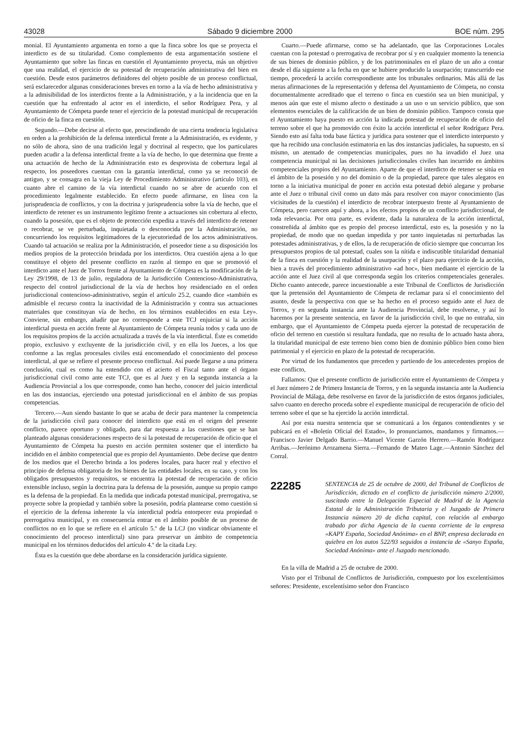43028 Sábado 9 diciembre 2000 BOE núm. 295
monial. El Ayuntamiento argumenta en torno a que la finca sobre los que se proyecta el interdicto es de su titularidad. Como complemento de esta argumentación sostiene el Ayuntamiento que sobre las fincas en cuestión el Ayuntamiento proyecta, más un objetivo que una realidad, el ejercicio de su potestad de recuperación administrativa del bien en cuestión. Desde estos parámetros definidores del objeto posible de un proceso conflictual, será esclarecedor algunas consideraciones breves en torno a la vía de hecho administrativa y a la admisibilidad de los interdictos frente a la Administración, y a la incidencia que en la cuestión que ha enfrentado al actor en el interdicto, el señor Rodríguez Pera, y al Ayuntamiento de Cómpeta puede tener el ejercicio de la potestad municipal de recuperación de oficio de la finca en cuestión.
Segundo.—Debe decirse al efecto que, prescindiendo de una cierta tendencia legislativa en orden a la prohibición de la defensa interdictal frente a la Administración, es evidente, y no sólo de ahora, sino de una tradición legal y doctrinal al respecto, que los particulares pueden acudir a la defensa interdictal frente a la vía de hecho, lo que determina que frente a una actuación de hecho de la Administración esto es desprovista de cobertura legal al respecto, los poseedores cuentan con la garantía interdictal, como ya se reconoció de antiguo, y se consagra en la vieja Ley de Procedimiento Administrativo (artículo 103), en cuanto abre el camino de la vía interdictal cuando no se abre de acuerdo con el procedimiento legalmente establecido. En efecto puede afirmarse, en línea con la jurisprudencia de conflictos, y con la doctrina y jurisprudencia sobre la vía de hecho, que el interdicto de retener es un instrumento legítimo frente a actuaciones sin cobertura al efecto, cuando la posesión, que es el objeto de protección expedita a través del interdicto de retener o recobrar, se ve perturbada, inquietada o desconocida por la Administración, no concurriendo los requisitos legitimadores de la ejecutoriedad de los actos administrativos. Cuando tal actuación se realiza por la Administración, el poseedor tiene a su disposición los medios propios de la protección brindada por los interdictos. Otra cuestión ajena a lo que constituye el objeto del presente conflicto en razón al tiempo en que se promovió el interdicto ante el Juez de Torrox frente al Ayuntamiento de Cómpeta es la modificación de la Ley 29/1998, de 13 de julio, reguladora de la Jurisdicción Contencioso-Administrativa, respecto del control jurisdiccional de la vía de hechos hoy residenciado en el orden jurisdiccional contencioso-administrativo, según el artículo 25.2, cuando dice «también es admisible el recurso contra la inactividad de la Administración y contra sus actuaciones materiales que constituyan vía de hecho, en los términos establecidos en esta Ley». Conviene, sin embargo, añadir que no corresponde a este TCJ enjuiciar si la acción interdictal puesta en acción frente al Ayuntamiento de Cómpeta reunía todos y cada uno de los requisitos propios de la acción actualizada a través de la vía interdictal. Éste es cometido propio, exclusivo y excluyente de la jurisdicción civil, y en ella los Jueces, a los que conforme a las reglas procesales civiles está encomendado el conocimiento del proceso interdictal, al que se refiere el presente proceso conflictual. Así puede llegarse a una primera conclusión, cual es como ha entendido con el acierto el Fiscal tanto ante el órgano jurisdiccional civil como ante este TCJ, que es al Juez y en la segunda instancia a la Audiencia Provincial a los que corresponde, como han hecho, conocer del juicio interdictal en las dos instancias, ejerciendo una potestad jurisdiccional en el ámbito de sus propias competencias.
Tercero.—Aun siendo bastante lo que se acaba de decir para mantener la competencia de la jurisdicción civil para conocer del interdicto que está en el origen del presente conflicto, parece oportuno y obligado, para dar respuesta a las cuestiones que se han planteado algunas consideraciones respecto de si la potestad de recuperación de oficio que el Ayuntamiento de Cómpeta ha puesto en acción permiten sostener que el interdicto ha incidido en el ámbito competencial que es propio del Ayuntamiento. Debe decirse que dentro de los medios que el Derecho brinda a los poderes locales, para hacer real y efectivo el principio de defensa obligatoria de los bienes de las entidades locales, en su caso, y con los obligados presupuestos y requisitos, se encuentra la potestad de recuperación de oficio extensible incluso, según la doctrina para la defensa de la posesión, aunque su propio campo es la defensa de la propiedad. En la medida que indicada potestad municipal, prerrogativa, se proyecte sobre la propiedad y también sobre la posesión, podría plantearse como cuestión si el ejercicio de la defensa inherente la vía interdictal podría entorpecer esta propiedad o prerrogativa municipal, y en consecuencia entrar en el ámbito posible de un proceso de conflictos no en lo que se refiere en el artículo 5.º de la LCJ (no vindicar obviamente el conocimiento del proceso interdictal) sino para preservar un ámbito de competencia municipal en los términos deducidos del artículo 4.º de la citada Ley.
Ésta es la cuestión que debe abordarse en la consideración jurídica siguiente.
Cuarto.—Puede afirmarse, como se ha adelantado, que las Corporaciones Locales cuentan con la potestad o prerrogativa de recobrar por sí y en cualquier momento la tenencia de sus bienes de dominio público, y de los patrimoninales en el plazo de un año a contar desde el día siguiente a la fecha en que se hubiere producido la usurpación; transcurrido ese tiempo, procederá la acción correspondiente ante los tribunales ordinarios. Más allá de las meras afirmaciones de la representación y defensa del Ayuntamiento de Cómpeta, no consta documentalmente acreditado que el terreno o finca en cuestión sea un bien municipal, y menos aún que este el mismo afecto o destinado a un uso o un servicio público, que son elementos esenciales de la calificación de un bien de dominio público. Tampoco consta que el Ayuntamiento haya puesto en acción la indicada potestad de recuperación de oficio del terreno sobre el que ha promovido con éxito la acción interdictal el señor Rodríguez Pera. Siendo esto así falta toda base fáctica y jurídica para sostener que el interdicto interpuesto y que ha recibido una conclusión estimatoria en las dos instancias judiciales, ha supuesto, en sí mismo, un atentado de competencias municipales, pues no ha invadido el Juez una competencia municipal ni las decisiones jurisdiccionales civiles han incurrido en ámbitos competenciales propios del Ayuntamiento. Aparte de que el interdicto de retener se sitúa en el ámbito de la posesión y no del dominio o de la propiedad, parece que tales alegatos en torno a la iniciativa municipal de poner en acción esta potestad debió alegarse y probarse ante el Juez o tribunal civil como un dato más para resolver con mayor conocimiento (las vicisitudes de la cuestión) el interdicto de recobrar interpuesto frente al Ayuntamiento de Cómpeta, pero carecen aquí y ahora, a los efectos propios de un conflicto jurisdiccional, de toda relevancia. Por otra parte, es evidente, dada la naturaleza de la acción interdictal, constreñida al ámbito que es propio del proceso interdictal, esto es, la posesión y no la propiedad, de modo que no quedan impedida y por tanto inquietadas ni perturbadas las potestades administrativas, y de ellos, la de recuperación de oficio siempre que concurran los presupuestos propios de tal potestad, cuales son la nítida e indiscutible titularidad demanial de la finca en cuestión y la realidad de la usurpación y el plazo para ejercicio de la acción, bien a través del procedimiento administrativo «ad hoc», bien mediante el ejercicio de la acción ante el Juez civil al que corresponda según los criterios competenciales generales. Dicho cuanto antecede, parece incuestionable a este Tribunal de Conflictos de Jurisdicción que la pretensión del Ayuntamiento de Cómpeta de reclamar para sí el conocimiento del asunto, desde la perspectiva con que se ha hecho en el proceso seguido ante el Juez de Torrox, y en segunda instancia ante la Audiencia Provincial, debe resolverse, y así lo hacemos por la presente sentencia, en favor de la jurisdicción civil, lo que no entraña, sin embargo, que el Ayuntamiento de Cómpeta pueda ejercer la potestad de recuperación de oficio del terreno en cuestión si resultara fundada, que no resulta de lo actuado hasta ahora, la titularidad municipal de este terreno bien como bien de dominio público bien como bien patrimonial y el ejercicio en plazo de la potestad de recuperación.
Por virtud de los fundamentos que preceden y partiendo de los antecedentes propios de este conflicto,
Fallamos: Que el presente conflicto de jurisdicción entre el Ayuntamiento de Cómpeta y el Juez número 2 de Primera Instancia de Torrox, y en la segunda instancia ante la Audiencia Provincial de Málaga, debe resolverse en favor de la jurisdicción de estos órganos judiciales, salvo cuanto en derecho proceda sobre el expediente municipal de recuperación de oficio del terreno sobre el que se ha ejercido la acción interdictal.
Así por esta nuestra sentencia que se comunicará a los órganos contendientes y se pubicará en el «Boletín Oficial del Estado», lo pronunciamos, mandamos y firmamos.—Francisco Javier Delgado Barrio.—Manuel Vicente Garzón Herrero.—Ramón Rodríguez Arribas.—Jerónimo Arozamena Sierra.—Fernando de Mateo Lage.—Antonio Sánchez del Corral.
22285
SENTENCIA de 25 de octubre de 2000, del Tribunal de Conflictos de Jurisdicción, dictado en el conflicto de jurisdicción número 2/2000, suscitado entre la Delegación Especial de Madrid de la Agencia Estatal de la Administración Tributaria y el Juzgado de Primera Instancia número 20 de dicha capital, con relación al embargo trabado por dicha Agencia de la cuenta corriente de la empresa «KAPY España, Sociedad Anónima» en el BNP, empresa declarada en quiebra en los autos 522/93 seguidos a instancia de «Sanyo España, Sociedad Anónima» ante el Juzgado mencionado.
En la villa de Madrid a 25 de octubre de 2000.
Visto por el Tribunal de Conflictos de Jurisdicción, compuesto por los excelentísimos señores: Presidente, excelentísimo señor don Francisco